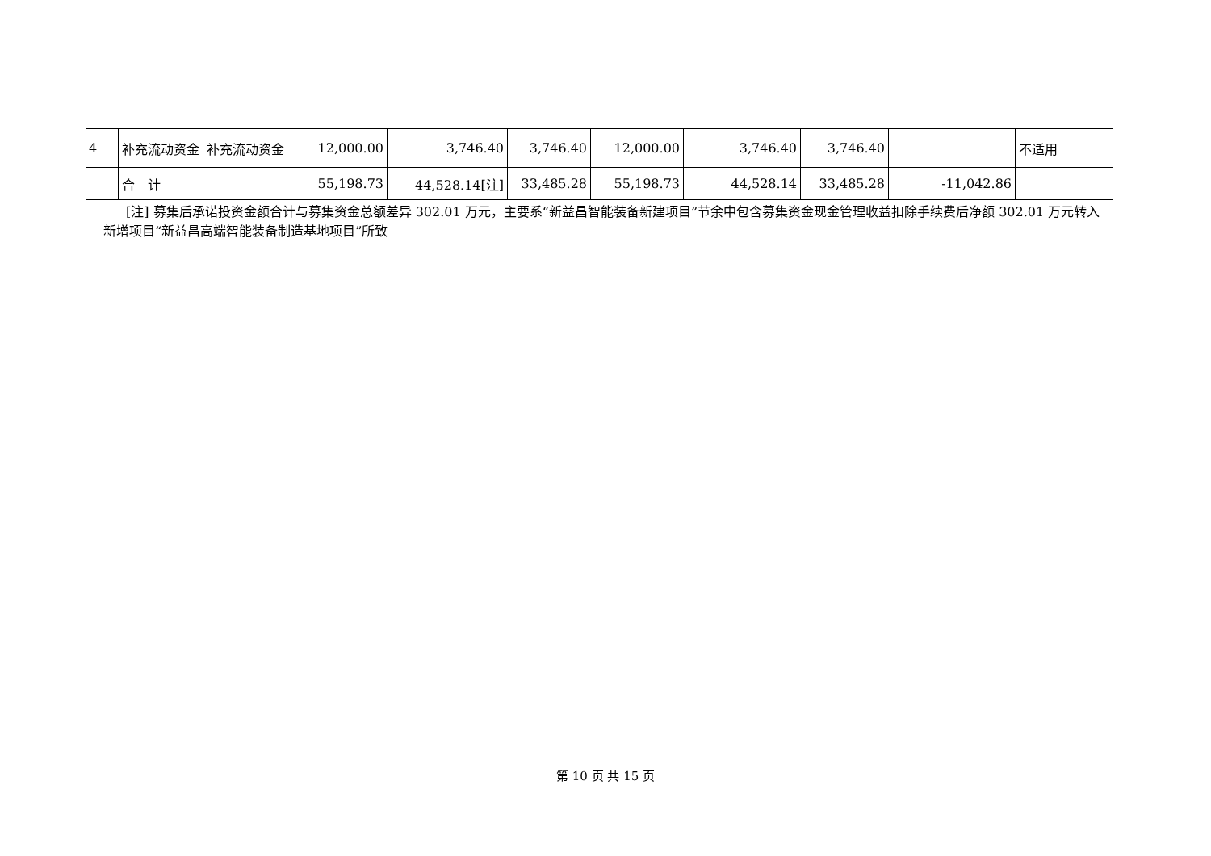| 4 | 补充流动资金 | 补充流动资金 | 12,000.00 | 3,746.40 | 3,746.40 | 12,000.00 | 3,746.40 | 3,746.40 | | 不适用 |
| | 合 计 | | 55,198.73 | 44,528.14[注] | 33,485.28 | 55,198.73 | 44,528.14 | 33,485.28 | -11,042.86 | |
[注] 募集后承诺投资金额合计与募集资金总额差异 302.01 万元，主要系“新益昌智能装备新建项目”节余中包含募集资金现金管理收益扣除手续费后净额 302.01 万元转入新增项目“新益昌高端智能装备制造基地项目”所致
第 10 页 共 15 页